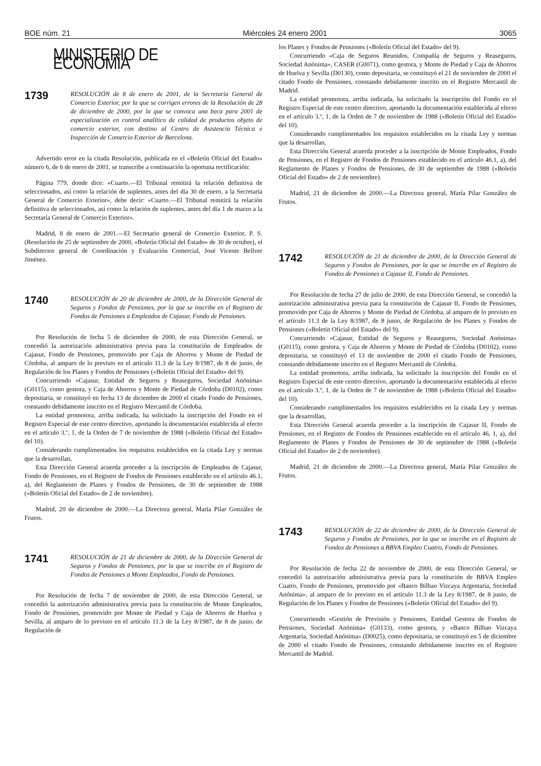BOE núm. 21 Miércoles 24 enero 2001 3065
MINISTERIO DE ECONOMÍA
1739
RESOLUCIÓN de 8 de enero de 2001, de la Secretaría General de Comercio Exterior, por la que se corrigen errores de la Resolución de 28 de diciembre de 2000, por la que se convoca una beca para 2001 de especialización en control analítico de calidad de productos objeto de comercio exterior, con destino al Centro de Asistencia Técnica e Inspección de Comercio Exterior de Barcelona.
Advertido error en la citada Resolución, publicada en el «Boletín Oficial del Estado» número 6, de 6 de enero de 2001, se transcribe a continuación la oportuna rectificación:
Página 779, donde dice: «Cuarto.—El Tribunal remitirá la relación definitiva de seleccionados, así como la relación de suplentes, antes del día 30 de enero, a la Secretaría General de Comercio Exterior», debe decir: «Cuarto.—El Tribunal remitirá la relación definitiva de seleccionados, así como la relación de suplentes, antes del día 1 de marzo a la Secretaría General de Comercio Exterior».
Madrid, 8 de enero de 2001.—El Secretario general de Comercio Exterior, P. S. (Resolución de 25 de septiembre de 2000, «Boletín Oficial del Estado» de 30 de octubre), el Subdirector general de Coordinación y Evaluación Comercial, José Vicente Bellver Jiménez.
1740
RESOLUCIÓN de 20 de diciembre de 2000, de la Dirección General de Seguros y Fondos de Pensiones, por la que se inscribe en el Registro de Fondos de Pensiones a Empleados de Cajasur, Fondo de Pensiones.
Por Resolución de fecha 5 de diciembre de 2000, de esta Dirección General, se concedió la autorización administrativa previa para la constitución de Empleados de Cajasur, Fondo de Pensiones, promovido por Caja de Ahorros y Monte de Piedad de Córdoba, al amparo de lo previsto en el artículo 11.3 de la Ley 8/1987, de 8 de junio, de Regulación de los Planes y Fondos de Pensiones («Boletín Oficial del Estado» del 9).
Concurriendo «Cajasur, Entidad de Seguros y Reaseguros, Sociedad Anónima» (G0115), como gestora, y Caja de Ahorros y Monte de Piedad de Córdoba (D0102), como depositaria, se constituyó en fecha 13 de diciembre de 2000 el citado Fondo de Pensiones, constando debidamente inscrito en el Registro Mercantil de Córdoba.
La entidad promotora, arriba indicada, ha solicitado la inscripción del Fondo en el Registro Especial de este centro directivo, aportando la documentación establecida al efecto en el artículo 3.º, 1, de la Orden de 7 de noviembre de 1988 («Boletín Oficial del Estado» del 10).
Considerando cumplimentados los requisitos establecidos en la citada Ley y normas que la desarrollan,
Esta Dirección General acuerda proceder a la inscripción de Empleados de Cajasur, Fondo de Pensiones, en el Registro de Fondos de Pensiones establecido en el artículo 46.1, a), del Reglamento de Planes y Fondos de Pensiones, de 30 de septiembre de 1988 («Boletín Oficial del Estado» de 2 de noviembre).
Madrid, 20 de diciembre de 2000.—La Directora general, María Pilar González de Frutos.
1741
RESOLUCIÓN de 21 de diciembre de 2000, de la Dirección General de Seguros y Fondos de Pensiones, por la que se inscribe en el Registro de Fondos de Pensiones a Monte Empleados, Fondo de Pensiones.
Por Resolución de fecha 7 de noviembre de 2000, de esta Dirección General, se concedió la autorización administrativa previa para la constitución de Monte Empleados, Fondo de Pensiones, promovido por Monte de Piedad y Caja de Ahorros de Huelva y Sevilla, al amparo de lo previsto en el artículo 11.3 de la Ley 8/1987, de 8 de junio, de Regulación de
los Planes y Fondos de Pensiones («Boletín Oficial del Estado» del 9).
Concurriendo «Caja de Seguros Reunidos, Compañía de Seguros y Reaseguros, Sociedad Anónima», CASER (G0071), como gestora, y Monte de Piedad y Caja de Ahorros de Huelva y Sevilla (D0130), como depositaria, se constituyó el 21 de noviembre de 2000 el citado Fondo de Pensiones, constando debidamente inscrito en el Registro Mercantil de Madrid.
La entidad promotora, arriba indicada, ha solicitado la inscripción del Fondo en el Registro Especial de este centro directivo, aportando la documentación establecida al efecto en el artículo 3.º, 1, de la Orden de 7 de noviembre de 1988 («Boletín Oficial del Estado» del 10).
Considerando cumplimentados los requisitos establecidos en la citada Ley y normas que la desarrollan,
Esta Dirección General acuerda proceder a la inscripción de Monte Empleados, Fondo de Pensiones, en el Registro de Fondos de Pensiones establecido en el artículo 46.1, a), del Reglamento de Planes y Fondos de Pensiones, de 30 de septiembre de 1988 («Boletín Oficial del Estado» de 2 de noviembre).
Madrid, 21 de diciembre de 2000.—La Directora general, María Pilar González de Frutos.
1742
RESOLUCIÓN de 21 de diciembre de 2000, de la Dirección General de Seguros y Fondos de Pensiones, por la que se inscribe en el Registro de Fondos de Pensiones a Cajasur II, Fondo de Pensiones.
Por Resolución de fecha 27 de julio de 2000, de esta Dirección General, se concedió la autorización administrativa previa para la constitución de Cajasur II, Fondo de Pensiones, promovido por Caja de Ahorros y Monte de Piedad de Córdoba, al amparo de lo previsto en el artículo 11.3 de la Ley 8/1987, de 8 junio, de Regulación de los Planes y Fondos de Pensiones («Boletín Oficial del Estado» del 9).
Concurriendo «Cajasur, Entidad de Seguros y Reaseguros, Sociedad Anónima» (G0115), como gestora, y Caja de Ahorros y Monte de Piedad de Córdoba (D0102), como depositaria, se constituyó el 13 de noviembre de 2000 el citado Fondo de Pensiones, constando debidamente inscrito en el Registro Mercantil de Córdoba.
La entidad promotora, arriba indicada, ha solicitado la inscripción del Fondo en el Registro Especial de este centro directivo, aportando la documentación establecida al efecto en el artículo 3.º, 1, de la Orden de 7 de noviembre de 1988 («Boletín Oficial del Estado» del 10).
Considerando cumplimentados los requisitos establecidos en la citada Ley y normas que la desarrollan,
Esta Dirección General acuerda proceder a la inscripción de Cajasur II, Fondo de Pensiones, en el Registro de Fondos de Pensiones establecido en el artículo 46, 1, a), del Reglamento de Planes y Fondos de Pensiones de 30 de septiembre de 1988 («Boletín Oficial del Estado» de 2 de noviembre).
Madrid, 21 de diciembre de 2000.—La Directora general, María Pilar González de Frutos.
1743
RESOLUCIÓN de 22 de diciembre de 2000, de la Dirección General de Seguros y Fondos de Pensiones, por la que se inscribe en el Registro de Fondos de Pensiones a BBVA Empleo Cuatro, Fondo de Pensiones.
Por Resolución de fecha 22 de noviembre de 2000, de esta Dirección General, se concedió la autorización administrativa previa para la constitución de BBVA Empleo Cuatro, Fondo de Pensiones, promovido por «Banco Bilbao Vizcaya Argentaria, Sociedad Anónima», al amparo de lo previsto en el artículo 11.3 de la Ley 8/1987, de 8 junio, de Regulación de los Planes y Fondos de Pensiones («Boletín Oficial del Estado» del 9).
Concurriendo «Gestión de Previsión y Pensiones, Entidad Gestora de Fondos de Pensiones, Sociedad Anónima» (G0133), como gestora, y «Banco Bilbao Vizcaya Argentaria, Sociedad Anónima» (D0025), como depositaria, se constituyó en 5 de diciembre de 2000 el citado Fondo de Pensiones, constando debidamente inscrito en el Registro Mercantil de Madrid.